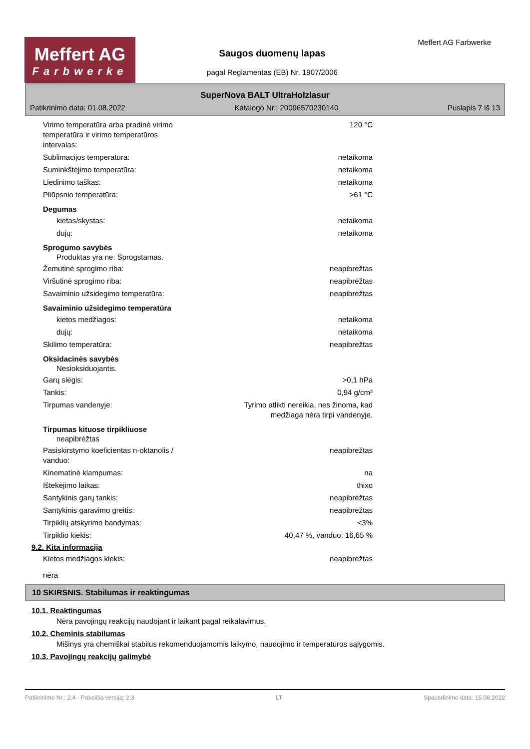Meffert AG
Farbwerke
Saugos duomenų lapas
pagal Reglamentas (EB) Nr. 1907/2006
Meffert AG Farbwerke
SuperNova BALT UltraHolzlasur
Patikrinimo data: 01.08.2022 Katalogo Nr.: 20096570230140 Puslapis 7 iš 13
Virimo temperatūra arba pradinė virimo temperatūra ir virimo temperatūros intervalas: 120 °C
Sublimacijos temperatūra: netaikoma
Suminkštėjimo temperatūra: netaikoma
Liedinimo taškas: netaikoma
Pliūpsnio temperatūra: >61 °C
Degumas
kietas/skystas: netaikoma
dujų: netaikoma
Sprogumo savybės
Produktas yra ne: Sprogstamas.
Žemutinė sprogimo riba: neapibrėžtas
Viršutinė sprogimo riba: neapibrėžtas
Savaiminio užsidegimo temperatūra: neapibrėžtas
Savaiminio užsidegimo temperatūra
kietos medžiagos: netaikoma
dujų: netaikoma
Skilimo temperatūra: neapibrėžtas
Oksidacinės savybės
Nesioksiduojantis.
Garų slėgis: >0,1 hPa
Tankis: 0,94 g/cm³
Tirpumas vandenyje: Tyrimo atlikti nereikia, nes žinoma, kad
medžiaga nėra tirpi vandenyje.
Tirpumas kituose tirpikliuose
neapibrėžtas
Pasiskirstymo koeficientas n-oktanolis / vanduo: neapibrėžtas
Kinematinė klampumas: na
Ištekėjimo laikas: thixo
Santykinis garų tankis: neapibrėžtas
Santykinis garavimo greitis: neapibrėžtas
Tirpiklių atskyrimo bandymas: <3%
Tirpiklio kiekis: 40,47 %, vanduo: 16,65 %
9.2. Kita informacija
Kietos medžiagos kiekis: neapibrėžtas
nėra
10 SKIRSNIS. Stabilumas ir reaktingumas
10.1. Reaktingumas
Nėra pavojingų reakcijų naudojant ir laikant pagal reikalavimus.
10.2. Cheminis stabilumas
Mišinys yra chemiškai stabilus rekomenduojamomis laikymo, naudojimo ir temperatūros sąlygomis.
10.3. Pavojingų reakcijų galimybė
Patikrinimo Nr.: 2,4 - Pakeičia versiją: 2,3 LT Spausdinimo data: 15.08.2022